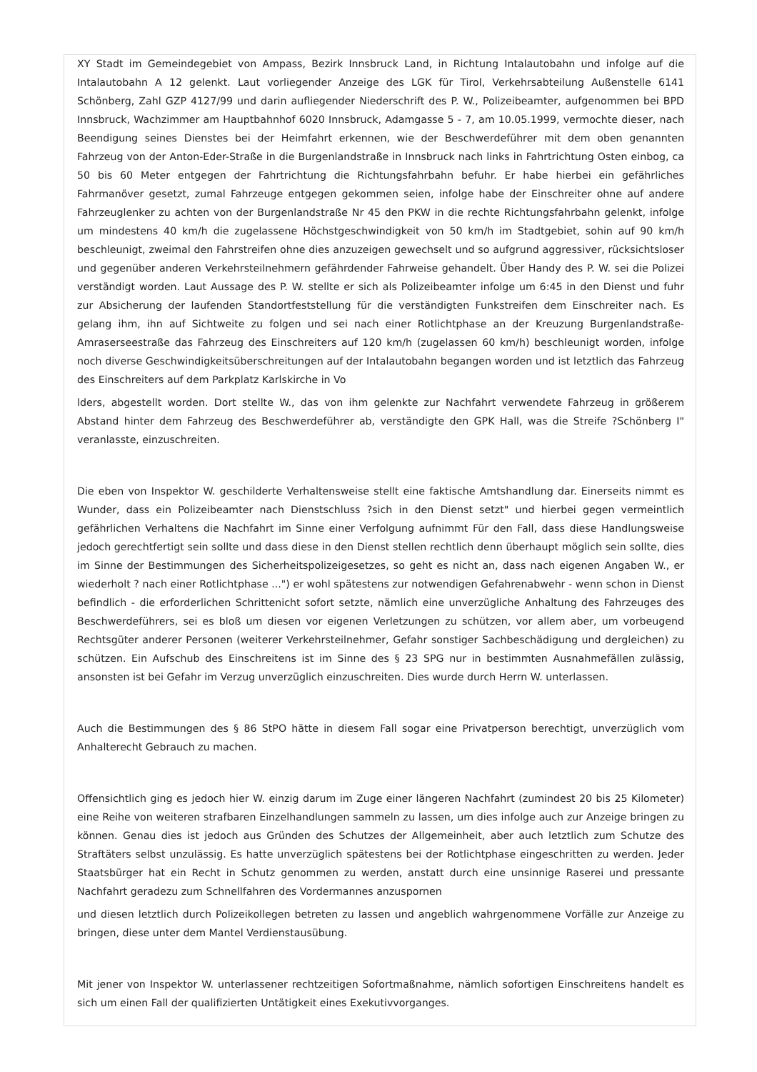XY Stadt im Gemeindegebiet von Ampass, Bezirk Innsbruck Land, in Richtung Intalautobahn und infolge auf die Intalautobahn A 12 gelenkt. Laut vorliegender Anzeige des LGK für Tirol, Verkehrsabteilung Außenstelle 6141 Schönberg, Zahl GZP 4127/99 und darin aufliegender Niederschrift des P. W., Polizeibeamter, aufgenommen bei BPD Innsbruck, Wachzimmer am Hauptbahnhof 6020 Innsbruck, Adamgasse 5 - 7, am 10.05.1999, vermochte dieser, nach Beendigung seines Dienstes bei der Heimfahrt erkennen, wie der Beschwerdeführer mit dem oben genannten Fahrzeug von der Anton-Eder-Straße in die Burgenlandstraße in Innsbruck nach links in Fahrtrichtung Osten einbog, ca 50 bis 60 Meter entgegen der Fahrtrichtung die Richtungsfahrbahn befuhr. Er habe hierbei ein gefährliches Fahrmanöver gesetzt, zumal Fahrzeuge entgegen gekommen seien, infolge habe der Einschreiter ohne auf andere Fahrzeuglenker zu achten von der Burgenlandstraße Nr 45 den PKW in die rechte Richtungsfahrbahn gelenkt, infolge um mindestens 40 km/h die zugelassene Höchstgeschwindigkeit von 50 km/h im Stadtgebiet, sohin auf 90 km/h beschleunigt, zweimal den Fahrstreifen ohne dies anzuzeigen gewechselt und so aufgrund aggressiver, rücksichtsloser und gegenüber anderen Verkehrsteilnehmern gefährdender Fahrweise gehandelt. Über Handy des P. W. sei die Polizei verständigt worden. Laut Aussage des P. W. stellte er sich als Polizeibeamter infolge um 6:45 in den Dienst und fuhr zur Absicherung der laufenden Standortfeststellung für die verständigten Funkstreifen dem Einschreiter nach. Es gelang ihm, ihn auf Sichtweite zu folgen und sei nach einer Rotlichtphase an der Kreuzung Burgenlandstraße-Amraserseestraße das Fahrzeug des Einschreiters auf 120 km/h (zugelassen 60 km/h) beschleunigt worden, infolge noch diverse Geschwindigkeitsüberschreitungen auf der Intalautobahn begangen worden und ist letztlich das Fahrzeug des Einschreiters auf dem Parkplatz Karlskirche in Vo
lders, abgestellt worden. Dort stellte W., das von ihm gelenkte zur Nachfahrt verwendete Fahrzeug in größerem Abstand hinter dem Fahrzeug des Beschwerdeführer ab, verständigte den GPK Hall, was die Streife ?Schönberg I" veranlasste, einzuschreiten.
Die eben von Inspektor W. geschilderte Verhaltensweise stellt eine faktische Amtshandlung dar. Einerseits nimmt es Wunder, dass ein Polizeibeamter nach Dienstschluss ?sich in den Dienst setzt" und hierbei gegen vermeintlich gefährlichen Verhaltens die Nachfahrt im Sinne einer Verfolgung aufnimmt Für den Fall, dass diese Handlungsweise jedoch gerechtfertigt sein sollte und dass diese in den Dienst stellen rechtlich denn überhaupt möglich sein sollte, dies im Sinne der Bestimmungen des Sicherheitspolizeigesetzes, so geht es nicht an, dass nach eigenen Angaben W., er wiederholt ? nach einer Rotlichtphase ...") er wohl spätestens zur notwendigen Gefahrenabwehr - wenn schon in Dienst befindlich - die erforderlichen Schrittenicht sofort setzte, nämlich eine unverzügliche Anhaltung des Fahrzeuges des Beschwerdeführers, sei es bloß um diesen vor eigenen Verletzungen zu schützen, vor allem aber, um vorbeugend Rechtsgüter anderer Personen (weiterer Verkehrsteilnehmer, Gefahr sonstiger Sachbeschädigung und dergleichen) zu schützen. Ein Aufschub des Einschreitens ist im Sinne des § 23 SPG nur in bestimmten Ausnahmefällen zulässig, ansonsten ist bei Gefahr im Verzug unverzüglich einzuschreiten. Dies wurde durch Herrn W. unterlassen.
Auch die Bestimmungen des § 86 StPO hätte in diesem Fall sogar eine Privatperson berechtigt, unverzüglich vom Anhalterecht Gebrauch zu machen.
Offensichtlich ging es jedoch hier W. einzig darum im Zuge einer längeren Nachfahrt (zumindest 20 bis 25 Kilometer) eine Reihe von weiteren strafbaren Einzelhandlungen sammeln zu lassen, um dies infolge auch zur Anzeige bringen zu können. Genau dies ist jedoch aus Gründen des Schutzes der Allgemeinheit, aber auch letztlich zum Schutze des Straftäters selbst unzulässig. Es hatte unverzüglich spätestens bei der Rotlichtphase eingeschritten zu werden. Jeder Staatsbürger hat ein Recht in Schutz genommen zu werden, anstatt durch eine unsinnige Raserei und pressante Nachfahrt geradezu zum Schnellfahren des Vordermannes anzuspornen
und diesen letztlich durch Polizeikollegen betreten zu lassen und angeblich wahrgenommene Vorfälle zur Anzeige zu bringen, diese unter dem Mantel Verdienstausübung.
Mit jener von Inspektor W. unterlassener rechtzeitigen Sofortmaßnahme, nämlich sofortigen Einschreitens handelt es sich um einen Fall der qualifizierten Untätigkeit eines Exekutivvorganges.